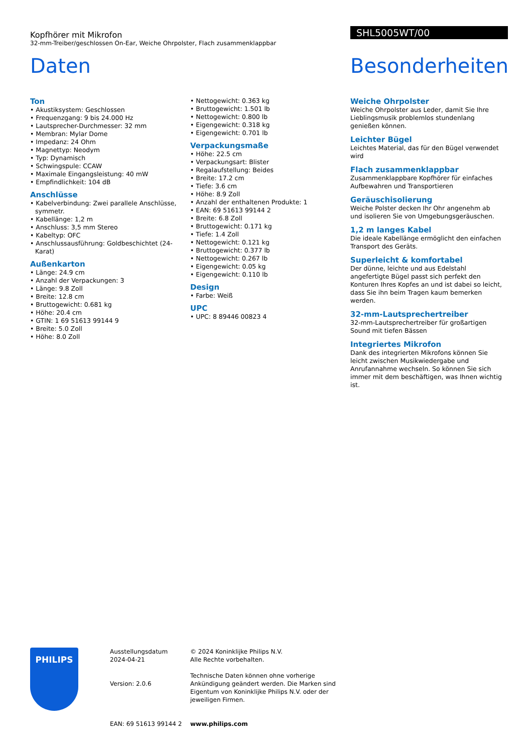Kopfhörer mit Mikrofon
32-mm-Treiber/geschlossen On-Ear, Weiche Ohrpolster, Flach zusammenklappbar
SHL5005WT/00
Daten Besonderheiten
Ton
• Akustiksystem: Geschlossen
• Frequenzgang: 9 bis 24.000 Hz
• Lautsprecher-Durchmesser: 32 mm
• Membran: Mylar Dome
• Impedanz: 24 Ohm
• Magnettyp: Neodym
• Typ: Dynamisch
• Schwingspule: CCAW
• Maximale Eingangsleistung: 40 mW
• Empfindlichkeit: 104 dB
Anschlüsse
• Kabelverbindung: Zwei parallele Anschlüsse, symmetr.
• Kabellänge: 1,2 m
• Anschluss: 3,5 mm Stereo
• Kabeltyp: OFC
• Anschlussausführung: Goldbeschichtet (24-Karat)
Außenkarton
• Länge: 24.9 cm
• Anzahl der Verpackungen: 3
• Länge: 9.8 Zoll
• Breite: 12.8 cm
• Bruttogewicht: 0.681 kg
• Höhe: 20.4 cm
• GTIN: 1 69 51613 99144 9
• Breite: 5.0 Zoll
• Höhe: 8.0 Zoll
• Nettogewicht: 0.363 kg
• Bruttogewicht: 1.501 lb
• Nettogewicht: 0.800 lb
• Eigengewicht: 0.318 kg
• Eigengewicht: 0.701 lb
Verpackungsmaße
• Höhe: 22.5 cm
• Verpackungsart: Blister
• Regalaufstellung: Beides
• Breite: 17.2 cm
• Tiefe: 3.6 cm
• Höhe: 8.9 Zoll
• Anzahl der enthaltenen Produkte: 1
• EAN: 69 51613 99144 2
• Breite: 6.8 Zoll
• Bruttogewicht: 0.171 kg
• Tiefe: 1.4 Zoll
• Nettogewicht: 0.121 kg
• Bruttogewicht: 0.377 lb
• Nettogewicht: 0.267 lb
• Eigengewicht: 0.05 kg
• Eigengewicht: 0.110 lb
Design
• Farbe: Weiß
UPC
• UPC: 8 89446 00823 4
Weiche Ohrpolster
Weiche Ohrpolster aus Leder, damit Sie Ihre Lieblingsmusik problemlos stundenlang genießen können.
Leichter Bügel
Leichtes Material, das für den Bügel verwendet wird
Flach zusammenklappbar
Zusammenklappbare Kopfhörer für einfaches Aufbewahren und Transportieren
Geräuschisolierung
Weiche Polster decken Ihr Ohr angenehm ab und isolieren Sie von Umgebungsgeräuschen.
1,2 m langes Kabel
Die ideale Kabellänge ermöglicht den einfachen Transport des Geräts.
Superleicht & komfortabel
Der dünne, leichte und aus Edelstahl angefertigte Bügel passt sich perfekt den Konturen Ihres Kopfes an und ist dabei so leicht, dass Sie ihn beim Tragen kaum bemerken werden.
32-mm-Lautsprechertreiber
32-mm-Lautsprechertreiber für großartigen Sound mit tiefen Bässen
Integriertes Mikrofon
Dank des integrierten Mikrofons können Sie leicht zwischen Musikwiedergabe und Anrufannahme wechseln. So können Sie sich immer mit dem beschäftigen, was Ihnen wichtig ist.
PHILIPS
Ausstellungsdatum
2024-04-21
Version: 2.0.6
EAN: 69 51613 99144 2
© 2024 Koninklijke Philips N.V.
Alle Rechte vorbehalten.
Technische Daten können ohne vorherige Ankündigung geändert werden. Die Marken sind Eigentum von Koninklijke Philips N.V. oder der jeweiligen Firmen.
www.philips.com